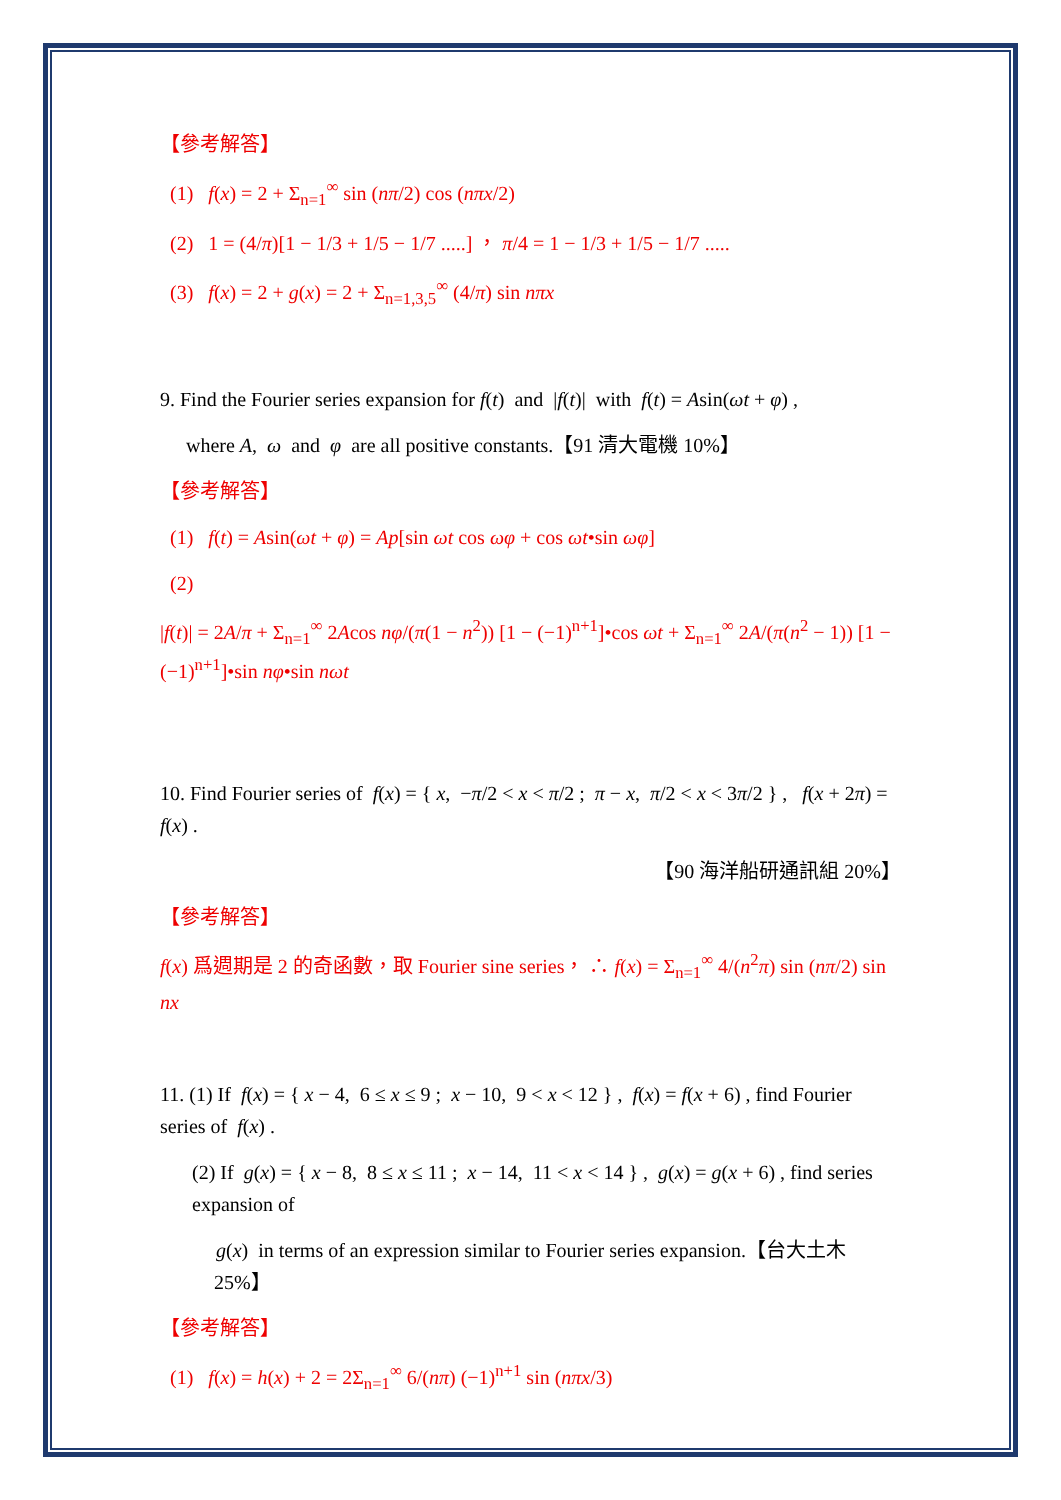【參考解答】
(1) f(x) = 2 + Σ<sub>n=1</sub><sup>∞</sup> sin (nπ/2) cos (nπx/2)
(2) 1 = (4/π)[1 − 1/3 + 1/5 − 1/7 .....] ， π/4 = 1 − 1/3 + 1/5 − 1/7 .....
(3) f(x) = 2 + g(x) = 2 + Σ<sub>n=1,3,5</sub><sup>∞</sup> (4/π) sin nπx
9. Find the Fourier series expansion for f(t) and |f(t)| with f(t) = Asin(ωt + φ) ,
where A, ω and φ are all positive constants.【91 清大電機 10%】
【參考解答】
(1) f(t) = Asin(ωt + φ) = Ap[sin ωt cos ωφ + cos ωt•sin ωφ]
(2)
|f(t)| = 2A/π + Σ<sub>n=1</sub><sup>∞</sup> 2Acos nφ/(π(1 − n<sup>2</sup>)) [1 − (−1)<sup>n+1</sup>]•cos ωt + Σ<sub>n=1</sub><sup>∞</sup> 2A/(π(n<sup>2</sup> − 1)) [1 − (−1)<sup>n+1</sup>]•sin nφ•sin nωt
10. Find Fourier series of f(x) = { x, −π/2 < x < π/2 ; π − x, π/2 < x < 3π/2 } , f(x + 2π) = f(x) .
【90 海洋船研通訊組 20%】
【參考解答】
f(x) 爲週期是 2 的奇函數，取 Fourier sine series， ∴ f(x) = Σ<sub>n=1</sub><sup>∞</sup> 4/(n<sup>2</sup>π) sin (nπ/2) sin nx
11. (1) If f(x) = { x − 4, 6 ≤ x ≤ 9 ; x − 10, 9 < x < 12 } , f(x) = f(x + 6) , find Fourier series of f(x) .
(2) If g(x) = { x − 8, 8 ≤ x ≤ 11 ; x − 14, 11 < x < 14 } , g(x) = g(x + 6) , find series expansion of
g(x) in terms of an expression similar to Fourier series expansion.【台大土木
25%】
【參考解答】
(1) f(x) = h(x) + 2 = 2Σ<sub>n=1</sub><sup>∞</sup> 6/(nπ) (−1)<sup>n+1</sup> sin (nπx/3)